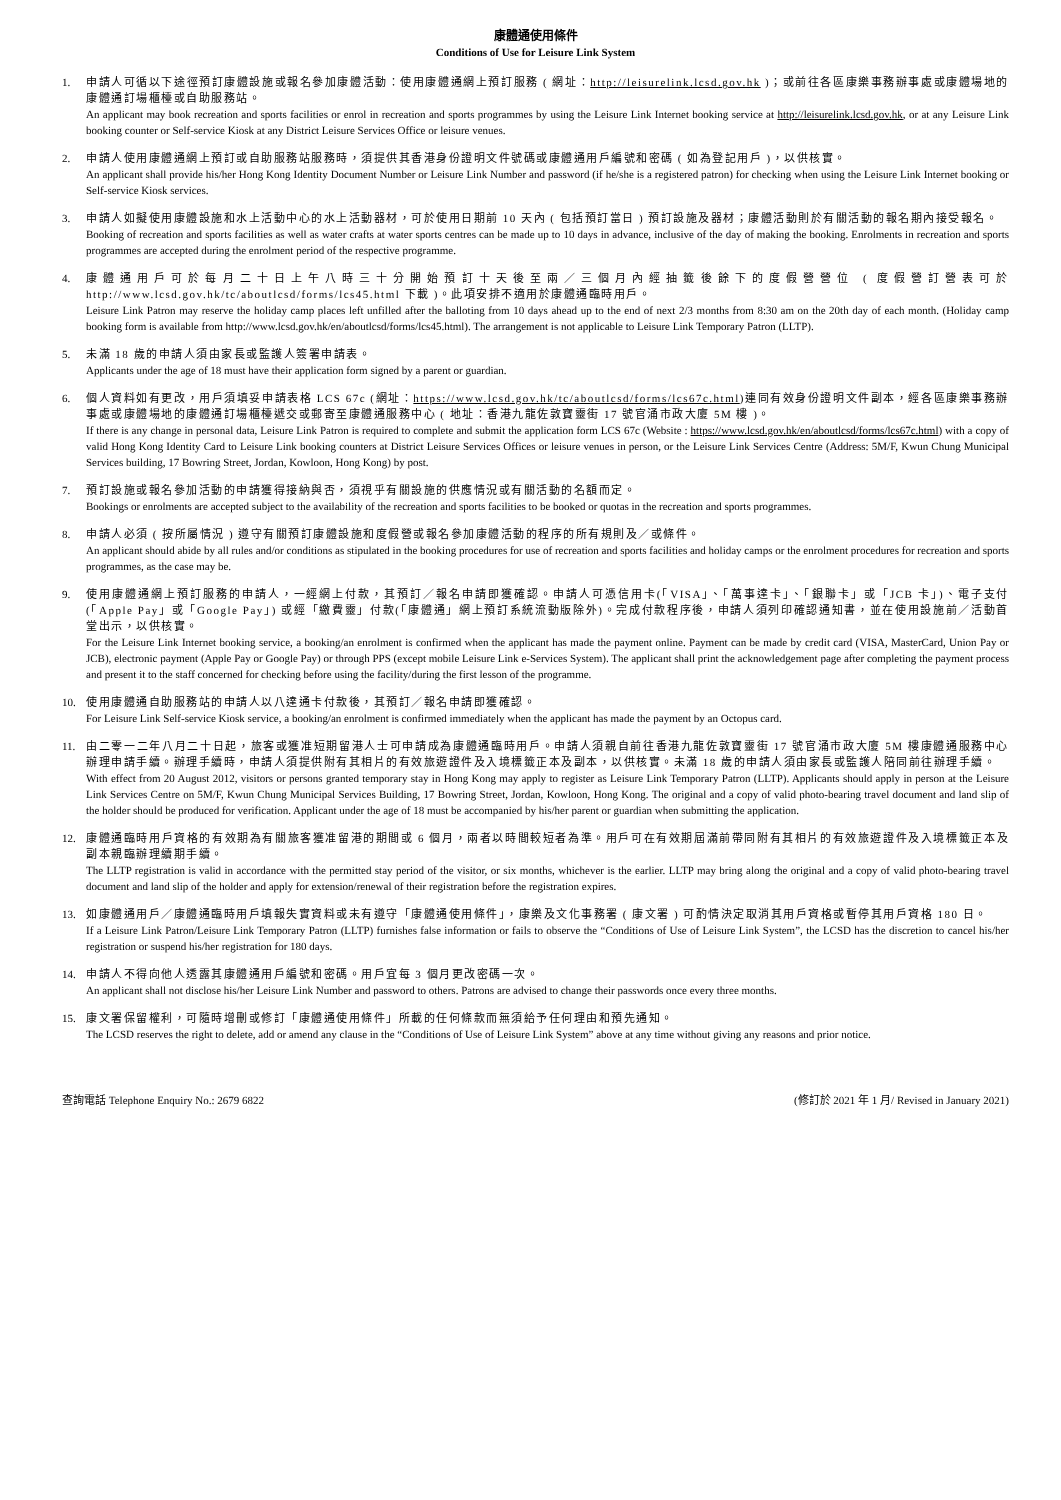康體通使用條件
Conditions of Use for Leisure Link System
1. 申請人可循以下途徑預訂康體設施或報名參加康體活動：使用康體通網上預訂服務 ( 網址：http://leisurelink.lcsd.gov.hk )；或前往各區康樂事務辦事處或康體場地的康體通訂場櫃檯或自助服務站。
An applicant may book recreation and sports facilities or enrol in recreation and sports programmes by using the Leisure Link Internet booking service at http://leisurelink.lcsd.gov.hk, or at any Leisure Link booking counter or Self-service Kiosk at any District Leisure Services Office or leisure venues.
2. 申請人使用康體通網上預訂或自助服務站服務時，須提供其香港身份證明文件號碼或康體通用戶編號和密碼 ( 如為登記用戶 )，以供核實。
An applicant shall provide his/her Hong Kong Identity Document Number or Leisure Link Number and password (if he/she is a registered patron) for checking when using the Leisure Link Internet booking or Self-service Kiosk services.
3. 申請人如擬使用康體設施和水上活動中心的水上活動器材，可於使用日期前 10 天內 ( 包括預訂當日 ) 預訂設施及器材；康體活動則於有關活動的報名期內接受報名。
Booking of recreation and sports facilities as well as water crafts at water sports centres can be made up to 10 days in advance, inclusive of the day of making the booking. Enrolments in recreation and sports programmes are accepted during the enrolment period of the respective programme.
4. 康體通用戶可於每月二十日上午八時三十分開始預訂十天後至兩／三個月內經抽籤後餘下的度假營營位 ( 度假營訂營表可於 http://www.lcsd.gov.hk/tc/aboutlcsd/forms/lcs45.html 下載 )。此項安排不適用於康體通臨時用戶。
Leisure Link Patron may reserve the holiday camp places left unfilled after the balloting from 10 days ahead up to the end of next 2/3 months from 8:30 am on the 20th day of each month. (Holiday camp booking form is available from http://www.lcsd.gov.hk/en/aboutlcsd/forms/lcs45.html). The arrangement is not applicable to Leisure Link Temporary Patron (LLTP).
5. 未滿 18 歲的申請人須由家長或監護人簽署申請表。
Applicants under the age of 18 must have their application form signed by a parent or guardian.
6. 個人資料如有更改，用戶須填妥申請表格 LCS 67c (網址：https://www.lcsd.gov.hk/tc/aboutlcsd/forms/lcs67c.html)連同有效身份證明文件副本，經各區康樂事務辦事處或康體場地的康體通訂場櫃檯遞交或郵寄至康體通服務中心 ( 地址：香港九龍佐敦寶靈街 17 號官涌市政大廈 5M 樓 )。
If there is any change in personal data, Leisure Link Patron is required to complete and submit the application form LCS 67c (Website : https://www.lcsd.gov.hk/en/aboutlcsd/forms/lcs67c.html) with a copy of valid Hong Kong Identity Card to Leisure Link booking counters at District Leisure Services Offices or leisure venues in person, or the Leisure Link Services Centre (Address: 5M/F, Kwun Chung Municipal Services building, 17 Bowring Street, Jordan, Kowloon, Hong Kong) by post.
7. 預訂設施或報名參加活動的申請獲得接納與否，須視乎有關設施的供應情況或有關活動的名額而定。
Bookings or enrolments are accepted subject to the availability of the recreation and sports facilities to be booked or quotas in the recreation and sports programmes.
8. 申請人必須 ( 按所屬情況 ) 遵守有關預訂康體設施和度假營或報名參加康體活動的程序的所有規則及／或條件。
An applicant should abide by all rules and/or conditions as stipulated in the booking procedures for use of recreation and sports facilities and holiday camps or the enrolment procedures for recreation and sports programmes, as the case may be.
9. 使用康體通網上預訂服務的申請人，一經網上付款，其預訂／報名申請即獲確認。申請人可憑信用卡(「VISA」、「萬事達卡」、「銀聯卡」或「JCB 卡」)、電子支付 (「Apple Pay」或「Google Pay」) 或經「繳費靈」付款(「康體通」網上預訂系統流動版除外)。完成付款程序後，申請人須列印確認通知書，並在使用設施前／活動首堂出示，以供核實。
For the Leisure Link Internet booking service, a booking/an enrolment is confirmed when the applicant has made the payment online. Payment can be made by credit card (VISA, MasterCard, Union Pay or JCB), electronic payment (Apple Pay or Google Pay) or through PPS (except mobile Leisure Link e-Services System). The applicant shall print the acknowledgement page after completing the payment process and present it to the staff concerned for checking before using the facility/during the first lesson of the programme.
10. 使用康體通自助服務站的申請人以八達通卡付款後，其預訂／報名申請即獲確認。
For Leisure Link Self-service Kiosk service, a booking/an enrolment is confirmed immediately when the applicant has made the payment by an Octopus card.
11. 由二零一二年八月二十日起，旅客或獲准短期留港人士可申請成為康體通臨時用戶。申請人須親自前往香港九龍佐敦寶靈街 17 號官涌市政大廈 5M 樓康體通服務中心辦理申請手續。辦理手續時，申請人須提供附有其相片的有效旅遊證件及入境標籤正本及副本，以供核實。未滿 18 歲的申請人須由家長或監護人陪同前往辦理手續。
With effect from 20 August 2012, visitors or persons granted temporary stay in Hong Kong may apply to register as Leisure Link Temporary Patron (LLTP). Applicants should apply in person at the Leisure Link Services Centre on 5M/F, Kwun Chung Municipal Services Building, 17 Bowring Street, Jordan, Kowloon, Hong Kong. The original and a copy of valid photo-bearing travel document and land slip of the holder should be produced for verification. Applicant under the age of 18 must be accompanied by his/her parent or guardian when submitting the application.
12. 康體通臨時用戶資格的有效期為有關旅客獲准留港的期間或 6 個月，兩者以時間較短者為準。用戶可在有效期屆滿前帶同附有其相片的有效旅遊證件及入境標籤正本及副本親臨辦理續期手續。
The LLTP registration is valid in accordance with the permitted stay period of the visitor, or six months, whichever is the earlier. LLTP may bring along the original and a copy of valid photo-bearing travel document and land slip of the holder and apply for extension/renewal of their registration before the registration expires.
13. 如康體通用戶／康體通臨時用戶填報失實資料或未有遵守「康體通使用條件」，康樂及文化事務署 ( 康文署 ) 可酌情決定取消其用戶資格或暫停其用戶資格 180 日。
If a Leisure Link Patron/Leisure Link Temporary Patron (LLTP) furnishes false information or fails to observe the “Conditions of Use of Leisure Link System”, the LCSD has the discretion to cancel his/her registration or suspend his/her registration for 180 days.
14. 申請人不得向他人透露其康體通用戶編號和密碼。用戶宜每 3 個月更改密碼一次。
An applicant shall not disclose his/her Leisure Link Number and password to others. Patrons are advised to change their passwords once every three months.
15. 康文署保留權利，可隨時增刪或修訂「康體通使用條件」所載的任何條款而無須給予任何理由和預先通知。
The LCSD reserves the right to delete, add or amend any clause in the “Conditions of Use of Leisure Link System” above at any time without giving any reasons and prior notice.
查詢電話 Telephone Enquiry No.: 2679 6822 (修訂於 2021 年 1 月/ Revised in January 2021)